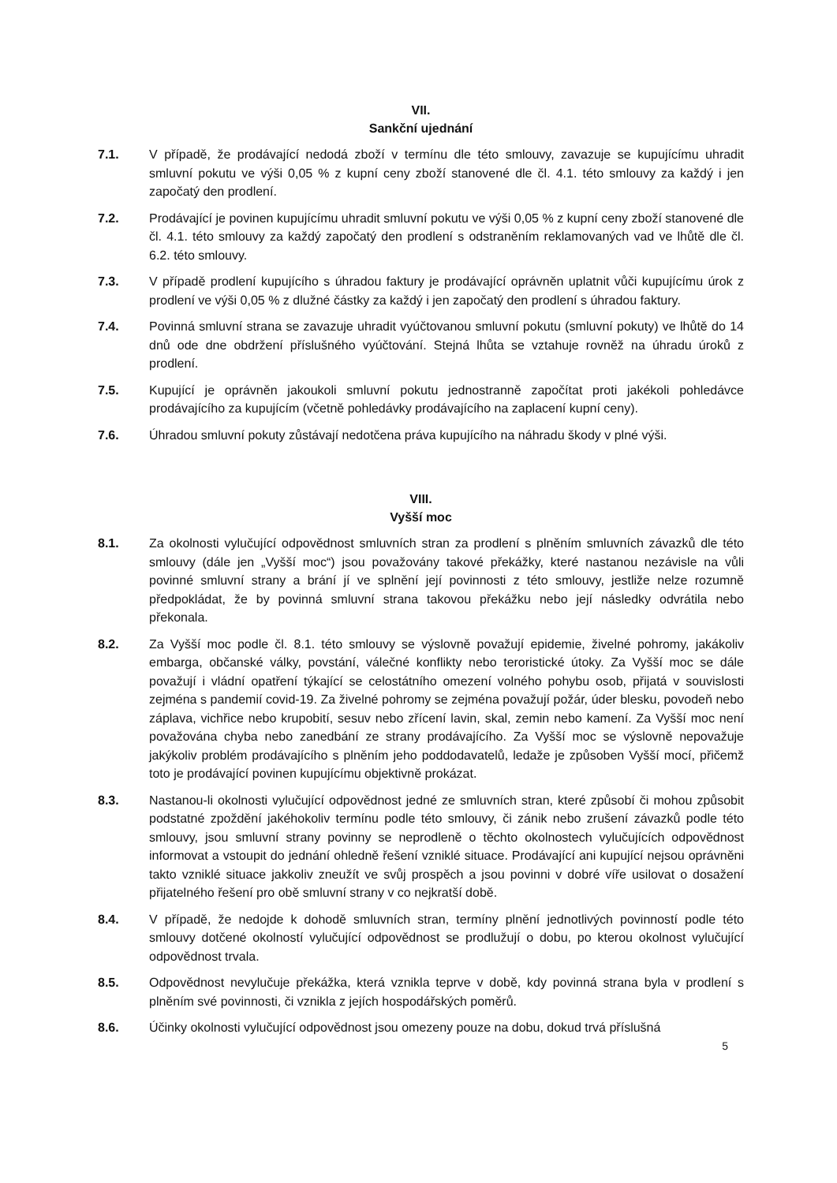VII.
Sankční ujednání
7.1. V případě, že prodávající nedodá zboží v termínu dle této smlouvy, zavazuje se kupujícímu uhradit smluvní pokutu ve výši 0,05 % z kupní ceny zboží stanovené dle čl. 4.1. této smlouvy za každý i jen započatý den prodlení.
7.2. Prodávající je povinen kupujícímu uhradit smluvní pokutu ve výši 0,05 % z kupní ceny zboží stanovené dle čl. 4.1. této smlouvy za každý započatý den prodlení s odstraněním reklamovaných vad ve lhůtě dle čl. 6.2. této smlouvy.
7.3. V případě prodlení kupujícího s úhradou faktury je prodávající oprávněn uplatnit vůči kupujícímu úrok z prodlení ve výši 0,05 % z dlužné částky za každý i jen započatý den prodlení s úhradou faktury.
7.4. Povinná smluvní strana se zavazuje uhradit vyúčtovanou smluvní pokutu (smluvní pokuty) ve lhůtě do 14 dnů ode dne obdržení příslušného vyúčtování. Stejná lhůta se vztahuje rovněž na úhradu úroků z prodlení.
7.5. Kupující je oprávněn jakoukoli smluvní pokutu jednostranně započítat proti jakékoli pohledávce prodávajícího za kupujícím (včetně pohledávky prodávajícího na zaplacení kupní ceny).
7.6. Úhradou smluvní pokuty zůstávají nedotčena práva kupujícího na náhradu škody v plné výši.
VIII.
Vyšší moc
8.1. Za okolnosti vylučující odpovědnost smluvních stran za prodlení s plněním smluvních závazků dle této smlouvy (dále jen „Vyšší moc“) jsou považovány takové překážky, které nastanou nezávisle na vůli povinné smluvní strany a brání jí ve splnění její povinnosti z této smlouvy, jestliže nelze rozumně předpokládat, že by povinná smluvní strana takovou překážku nebo její následky odvrátila nebo překonala.
8.2. Za Vyšší moc podle čl. 8.1. této smlouvy se výslovně považují epidemie, živelné pohromy, jakákoliv embarga, občanské války, povstání, válečné konflikty nebo teroristické útoky. Za Vyšší moc se dále považují i vládní opatření týkající se celostátního omezení volného pohybu osob, přijatá v souvislosti zejména s pandemií covid-19. Za živelné pohromy se zejména považují požár, úder blesku, povodeň nebo záplava, vichřice nebo krupobití, sesuv nebo zřícení lavin, skal, zemin nebo kamení. Za Vyšší moc není považována chyba nebo zanedbání ze strany prodávajícího. Za Vyšší moc se výslovně nepovažuje jakýkoliv problém prodávajícího s plněním jeho poddodavatelů, ledaže je způsoben Vyšší mocí, přičemž toto je prodávající povinen kupujícímu objektivně prokázat.
8.3. Nastanou-li okolnosti vylučující odpovědnost jedné ze smluvních stran, které způsobí či mohou způsobit podstatné zpoždění jakéhokoliv termínu podle této smlouvy, či zánik nebo zrušení závazků podle této smlouvy, jsou smluvní strany povinny se neprodleně o těchto okolnostech vylučujících odpovědnost informovat a vstoupit do jednání ohledně řešení vzniklé situace. Prodávající ani kupující nejsou oprávněni takto vzniklé situace jakkoliv zneužít ve svůj prospěch a jsou povinni v dobré víře usilovat o dosažení přijatelného řešení pro obě smluvní strany v co nejkratší době.
8.4. V případě, že nedojde k dohodě smluvních stran, termíny plnění jednotlivých povinností podle této smlouvy dotčené okolností vylučující odpovědnost se prodlužují o dobu, po kterou okolnost vylučující odpovědnost trvala.
8.5. Odpovědnost nevylučuje překážka, která vznikla teprve v době, kdy povinná strana byla v prodlení s plněním své povinnosti, či vznikla z jejích hospodářských poměrů.
8.6. Účinky okolnosti vylučující odpovědnost jsou omezeny pouze na dobu, dokud trvá příslušná
5